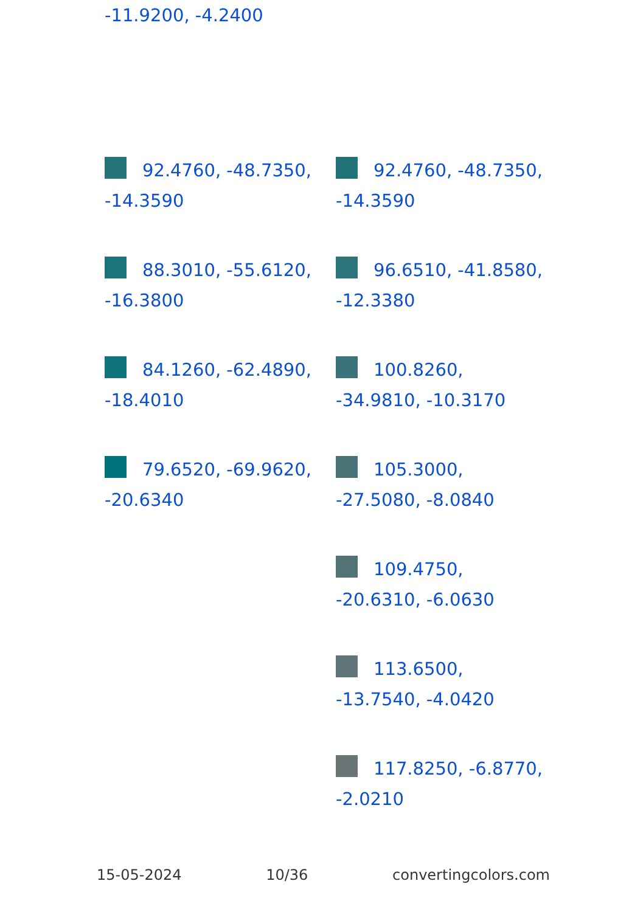-11.9200, -4.2400
92.4760, -48.7350,
-14.3590
88.3010, -55.6120,
-16.3800
84.1260, -62.4890,
-18.4010
79.6520, -69.9620,
-20.6340
92.4760, -48.7350,
-14.3590
96.6510, -41.8580,
-12.3380
100.8260,
-34.9810, -10.3170
105.3000,
-27.5080, -8.0840
109.4750,
-20.6310, -6.0630
113.6500,
-13.7540, -4.0420
117.8250, -6.8770,
-2.0210
15-05-2024 10/36 convertingcolors.com